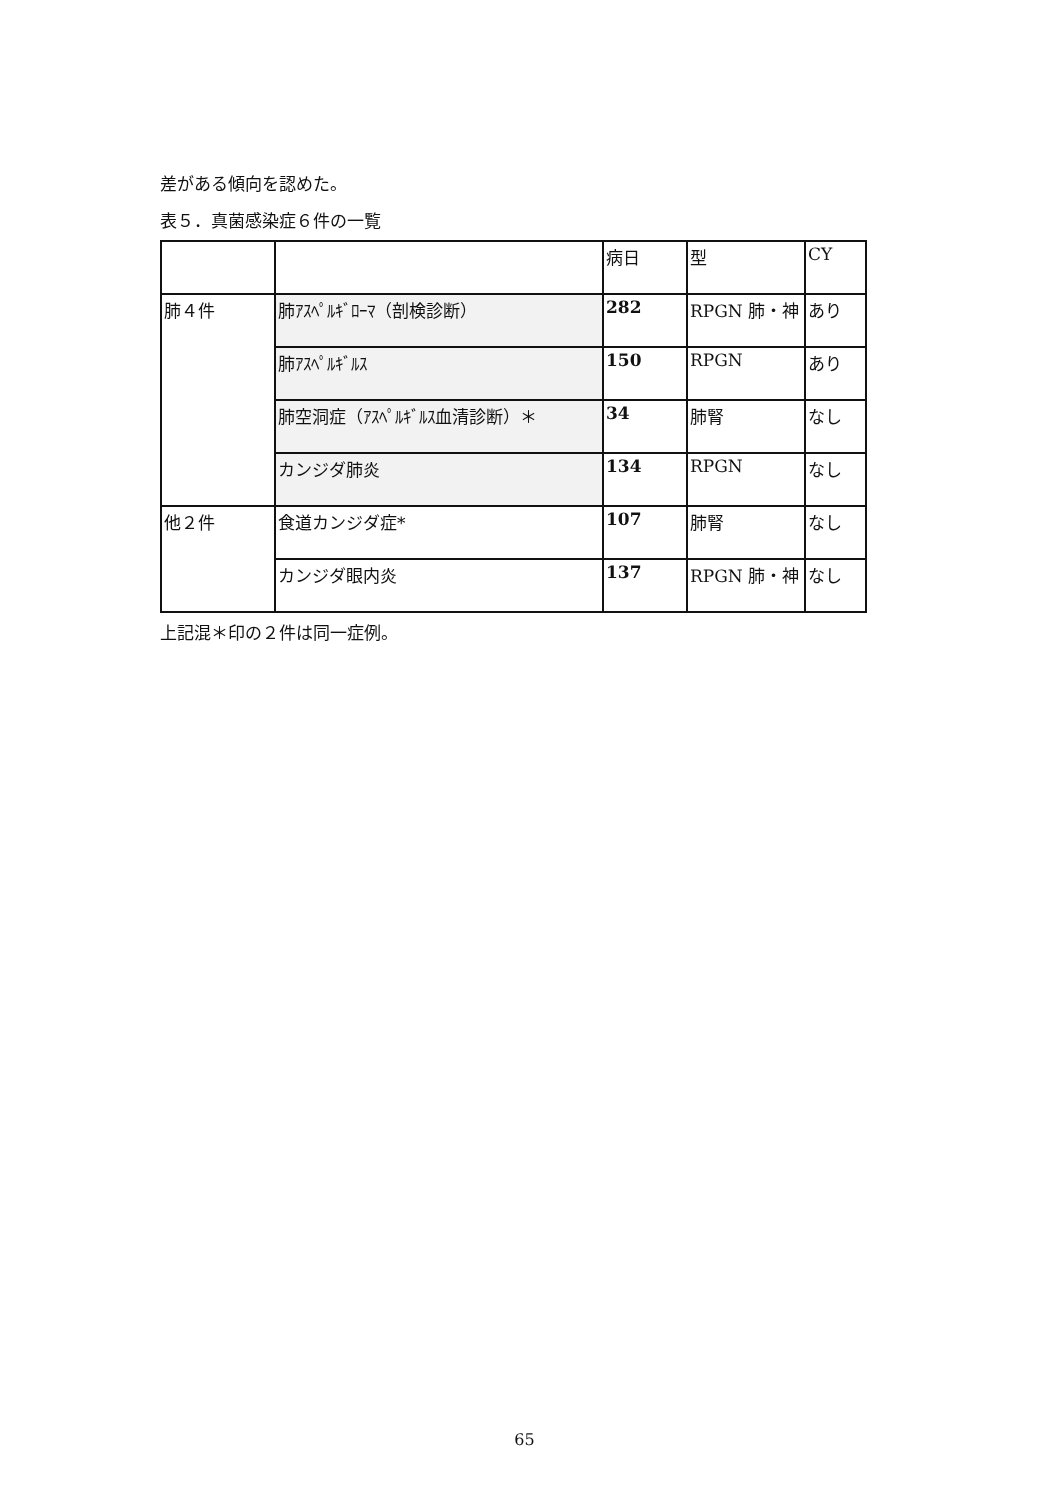差がある傾向を認めた。
表５．真菌感染症６件の一覧
| | | 病日 | 型 | CY |
| 肺４件 | 肺ｱｽﾍﾟﾙｷﾞﾛｰﾏ（剖検診断） | 282 | RPGN 肺・神 | あり |
| | 肺ｱｽﾍﾟﾙｷﾞﾙｽ | 150 | RPGN | あり |
| | 肺空洞症（ｱｽﾍﾟﾙｷﾞﾙｽ血清診断）＊ | 34 | 肺腎 | なし |
| | カンジダ肺炎 | 134 | RPGN | なし |
| 他２件 | 食道カンジダ症* | 107 | 肺腎 | なし |
| | カンジダ眼内炎 | 137 | RPGN 肺・神 | なし |
上記混＊印の２件は同一症例。
65